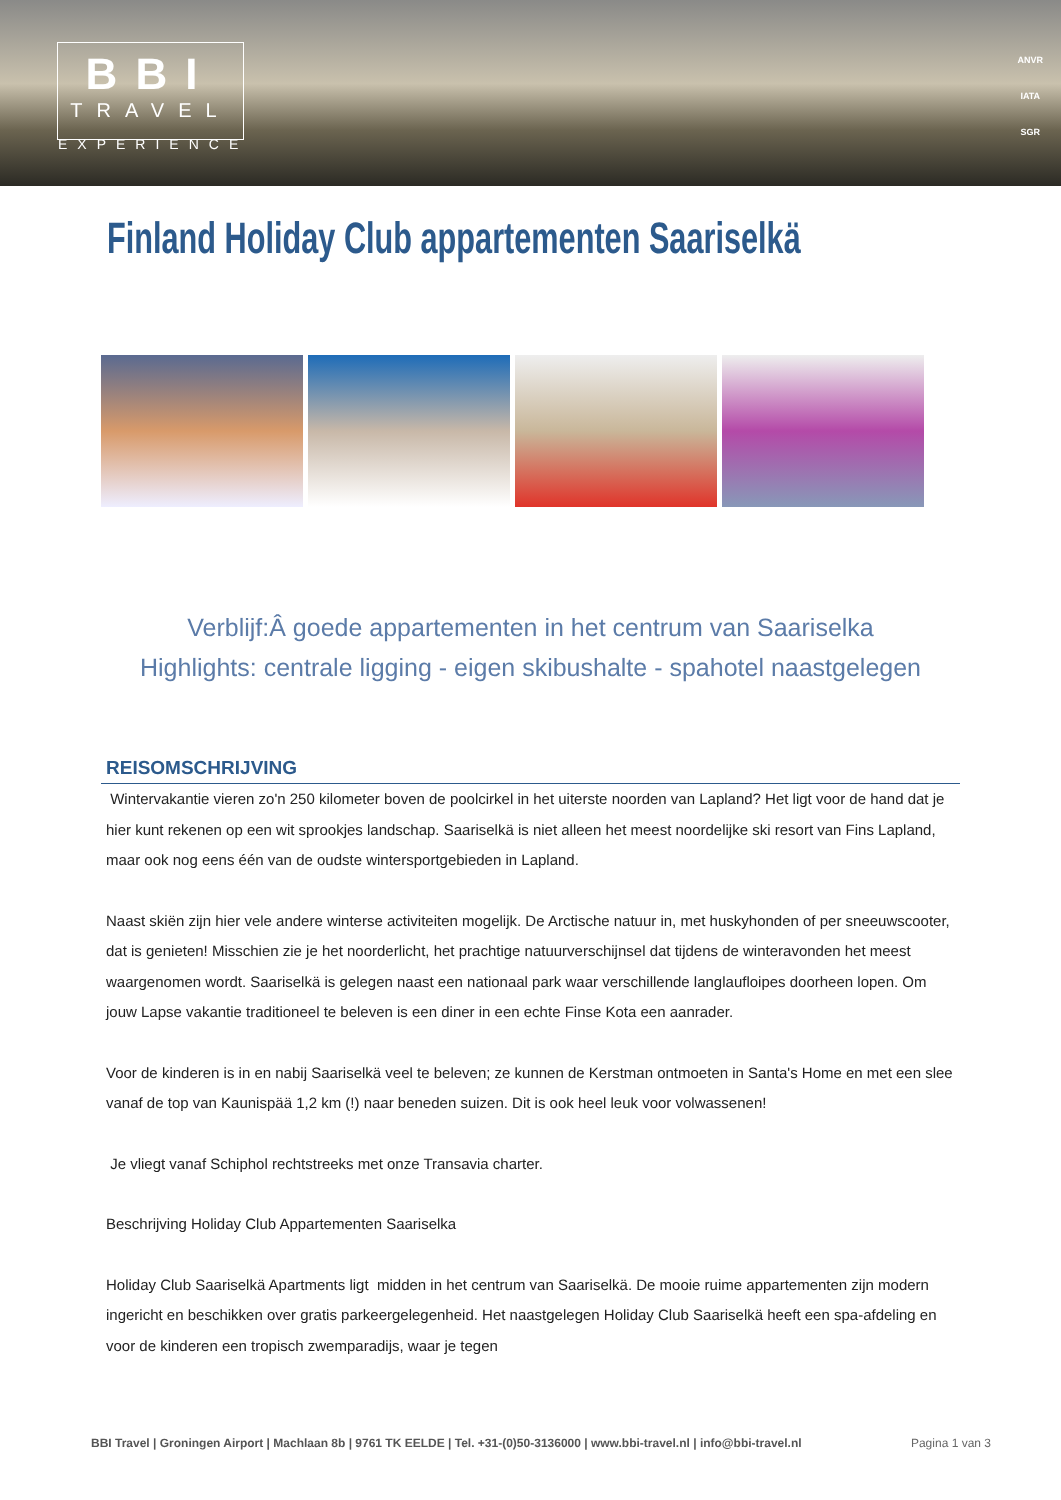BBI
TRAVEL
EXPERIENCE
ANVR
IATA
SGR
Finland Holiday Club appartementen Saariselkä
Verblijf:Â goede appartementen in het centrum van Saariselka
Highlights: centrale ligging - eigen skibushalte - spahotel naastgelegen
REISOMSCHRIJVING
Wintervakantie vieren zo'n 250 kilometer boven de poolcirkel in het uiterste noorden van Lapland? Het ligt voor de hand dat je hier kunt rekenen op een wit sprookjes landschap. Saariselkä is niet alleen het meest noordelijke ski resort van Fins Lapland, maar ook nog eens één van de oudste wintersportgebieden in Lapland.
Naast skiën zijn hier vele andere winterse activiteiten mogelijk. De Arctische natuur in, met huskyhonden of per sneeuwscooter, dat is genieten! Misschien zie je het noorderlicht, het prachtige natuurverschijnsel dat tijdens de winteravonden het meest waargenomen wordt. Saariselkä is gelegen naast een nationaal park waar verschillende langlaufloipes doorheen lopen. Om jouw Lapse vakantie traditioneel te beleven is een diner in een echte Finse Kota een aanrader.
Voor de kinderen is in en nabij Saariselkä veel te beleven; ze kunnen de Kerstman ontmoeten in Santa's Home en met een slee vanaf de top van Kaunispää 1,2 km (!) naar beneden suizen. Dit is ook heel leuk voor volwassenen!
Je vliegt vanaf Schiphol rechtstreeks met onze Transavia charter.
Beschrijving Holiday Club Appartementen Saariselka
Holiday Club Saariselkä Apartments ligt midden in het centrum van Saariselkä. De mooie ruime appartementen zijn modern ingericht en beschikken over gratis parkeergelegenheid. Het naastgelegen Holiday Club Saariselkä heeft een spa-afdeling en voor de kinderen een tropisch zwemparadijs, waar je tegen
BBI Travel | Groningen Airport | Machlaan 8b | 9761 TK EELDE | Tel. +31-(0)50-3136000 | www.bbi-travel.nl | info@bbi-travel.nl Pagina 1 van 3